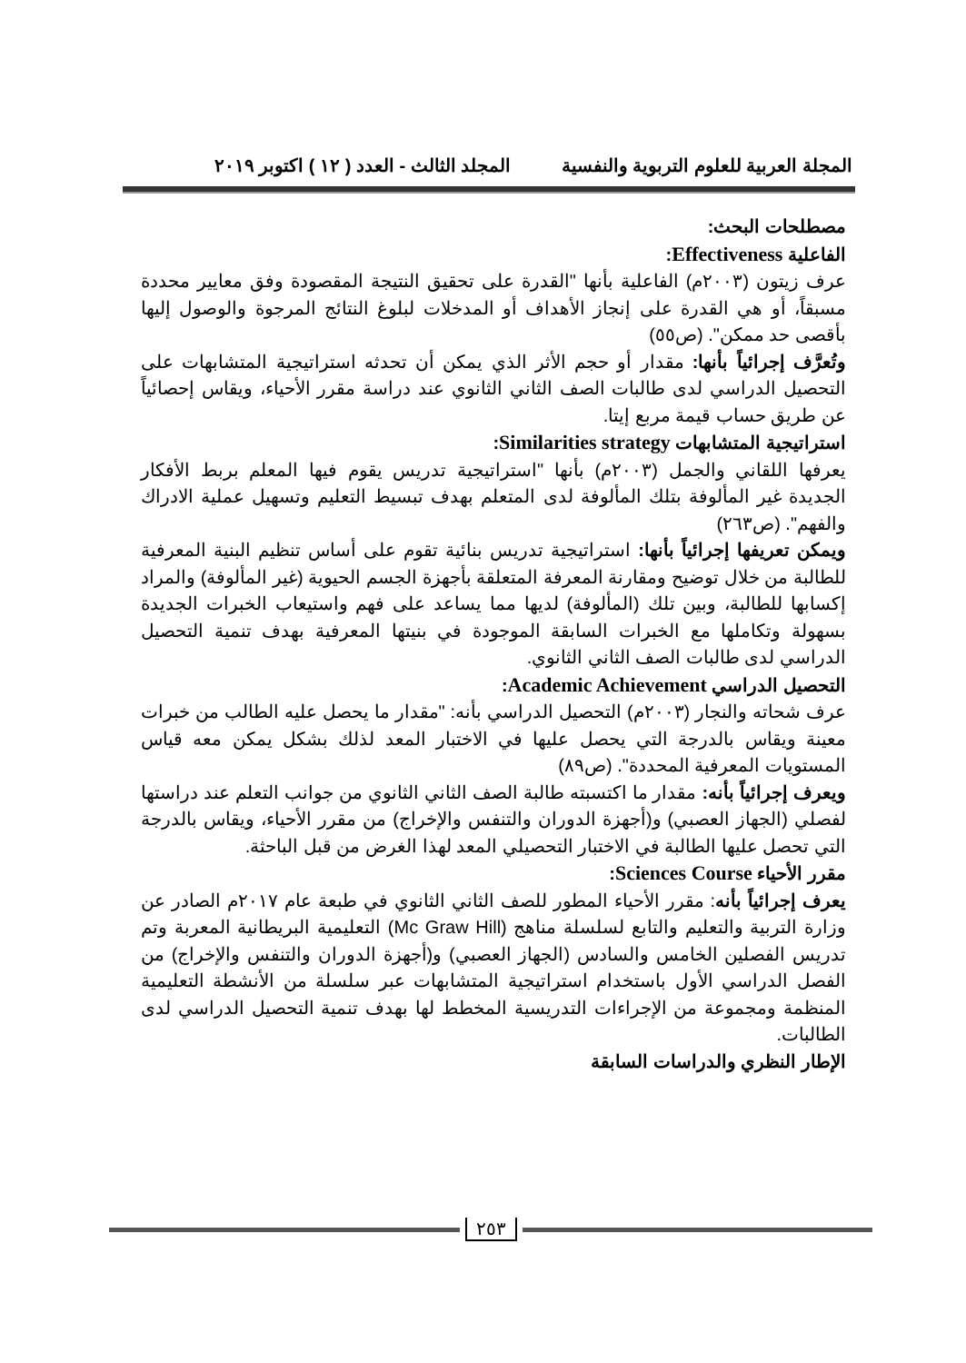المجلة العربية للعلوم التربوية والنفسية المجلد الثالث - العدد ( ١٢ ) اكتوبر ٢٠١٩
مصطلحات البحث:
الفاعلية Effectiveness:
عرف زيتون (٢٠٠٣م) الفاعلية بأنها "القدرة على تحقيق النتيجة المقصودة وفق معايير محددة مسبقاً، أو هي القدرة على إنجاز الأهداف أو المدخلات لبلوغ النتائج المرجوة والوصول إليها بأقصى حد ممكن". (ص٥٥)
وتُعرَّف إجرائياً بأنها: مقدار أو حجم الأثر الذي يمكن أن تحدثه استراتيجية المتشابهات على التحصيل الدراسي لدى طالبات الصف الثاني الثانوي عند دراسة مقرر الأحياء، ويقاس إحصائياً عن طريق حساب قيمة مربع إيتا.
استراتيجية المتشابهات Similarities strategy:
يعرفها اللقاني والجمل (٢٠٠٣م) بأنها "استراتيجية تدريس يقوم فيها المعلم بربط الأفكار الجديدة غير المألوفة بتلك المألوفة لدى المتعلم بهدف تبسيط التعليم وتسهيل عملية الادراك والفهم". (ص٢٦٣)
ويمكن تعريفها إجرائياً بأنها: استراتيجية تدريس بنائية تقوم على أساس تنظيم البنية المعرفية للطالبة من خلال توضيح ومقارنة المعرفة المتعلقة بأجهزة الجسم الحيوية (غير المألوفة) والمراد إكسابها للطالبة، وبين تلك (المألوفة) لديها مما يساعد على فهم واستيعاب الخبرات الجديدة بسهولة وتكاملها مع الخبرات السابقة الموجودة في بنيتها المعرفية بهدف تنمية التحصيل الدراسي لدى طالبات الصف الثاني الثانوي.
التحصيل الدراسي Academic Achievement:
عرف شحاته والنجار (٢٠٠٣م) التحصيل الدراسي بأنه: "مقدار ما يحصل عليه الطالب من خبرات معينة ويقاس بالدرجة التي يحصل عليها في الاختبار المعد لذلك بشكل يمكن معه قياس المستويات المعرفية المحددة". (ص٨٩)
ويعرف إجرائياً بأنه: مقدار ما اكتسبته طالبة الصف الثاني الثانوي من جوانب التعلم عند دراستها لفصلي (الجهاز العصبي) و(أجهزة الدوران والتنفس والإخراج) من مقرر الأحياء، ويقاس بالدرجة التي تحصل عليها الطالبة في الاختبار التحصيلي المعد لهذا الغرض من قبل الباحثة.
مقرر الأحياء Sciences Course:
يعرف إجرائياً بأنه: مقرر الأحياء المطور للصف الثاني الثانوي في طبعة عام ٢٠١٧م الصادر عن وزارة التربية والتعليم والتابع لسلسلة مناهج (Mc Graw Hill) التعليمية البريطانية المعربة وتم تدريس الفصلين الخامس والسادس (الجهاز العصبي) و(أجهزة الدوران والتنفس والإخراج) من الفصل الدراسي الأول باستخدام استراتيجية المتشابهات عبر سلسلة من الأنشطة التعليمية المنظمة ومجموعة من الإجراءات التدريسية المخطط لها بهدف تنمية التحصيل الدراسي لدى الطالبات.
الإطار النظري والدراسات السابقة
٢٥٣